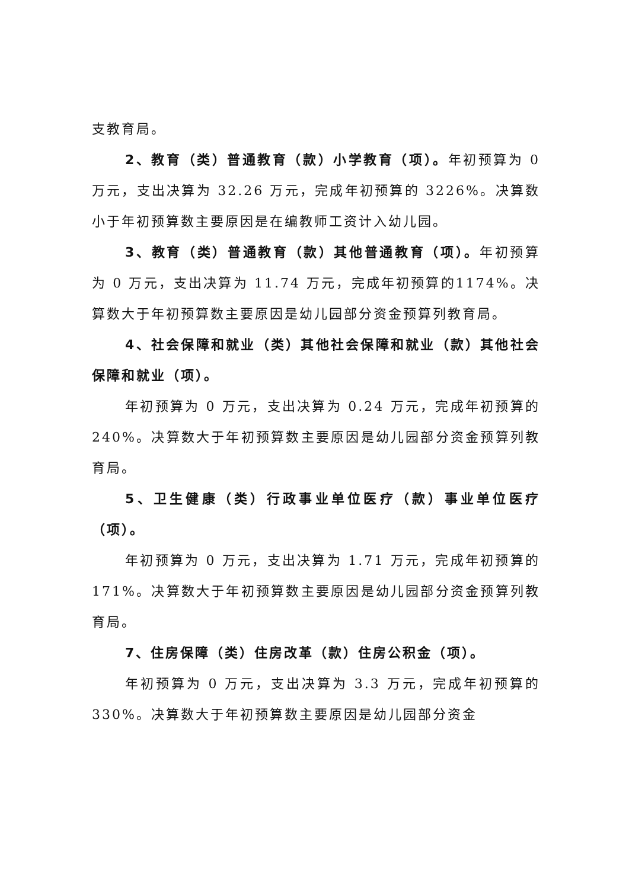支教育局。
2、教育（类）普通教育（款）小学教育（项）。年初预算为 0 万元，支出决算为 32.26 万元，完成年初预算的 3226%。决算数小于年初预算数主要原因是在编教师工资计入幼儿园。
3、教育（类）普通教育（款）其他普通教育（项）。年初预算为 0 万元，支出决算为 11.74 万元，完成年初预算的1174%。决算数大于年初预算数主要原因是幼儿园部分资金预算列教育局。
4、社会保障和就业（类）其他社会保障和就业（款）其他社会保障和就业（项）。
年初预算为 0 万元，支出决算为 0.24 万元，完成年初预算的 240%。决算数大于年初预算数主要原因是幼儿园部分资金预算列教育局。
5、卫生健康（类）行政事业单位医疗（款）事业单位医疗（项）。
年初预算为 0 万元，支出决算为 1.71 万元，完成年初预算的 171%。决算数大于年初预算数主要原因是幼儿园部分资金预算列教育局。
7、住房保障（类）住房改革（款）住房公积金（项）。
年初预算为 0 万元，支出决算为 3.3 万元，完成年初预算的 330%。决算数大于年初预算数主要原因是幼儿园部分资金